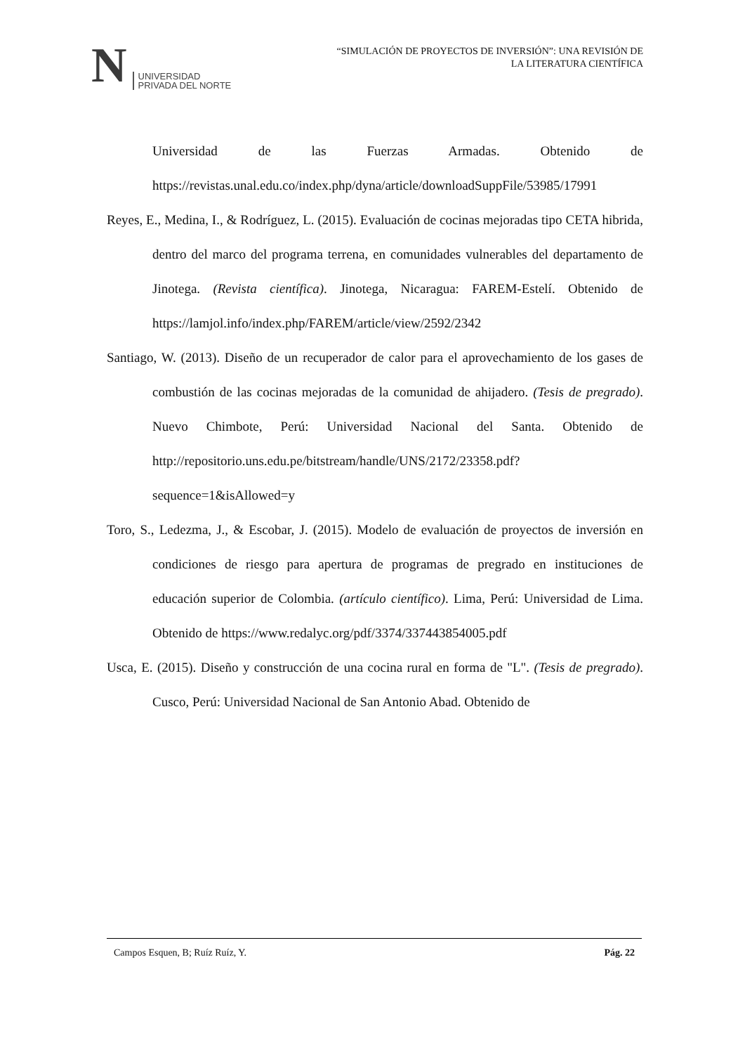N
UNIVERSIDAD
PRIVADA DEL NORTE
“SIMULACIÓN DE PROYECTOS DE INVERSIÓN”: UNA REVISIÓN DE
LA LITERATURA CIENTÍFICA
Universidad de las Fuerzas Armadas. Obtenido de https://revistas.unal.edu.co/index.php/dyna/article/downloadSuppFile/53985/17991
Reyes, E., Medina, I., & Rodríguez, L. (2015). Evaluación de cocinas mejoradas tipo CETA hibrida, dentro del marco del programa terrena, en comunidades vulnerables del departamento de Jinotega. (Revista científica). Jinotega, Nicaragua: FAREM-Estelí. Obtenido de https://lamjol.info/index.php/FAREM/article/view/2592/2342
Santiago, W. (2013). Diseño de un recuperador de calor para el aprovechamiento de los gases de combustión de las cocinas mejoradas de la comunidad de ahijadero. (Tesis de pregrado). Nuevo Chimbote, Perú: Universidad Nacional del Santa. Obtenido de http://repositorio.uns.edu.pe/bitstream/handle/UNS/2172/23358.pdf?sequence=1&isAllowed=y
Toro, S., Ledezma, J., & Escobar, J. (2015). Modelo de evaluación de proyectos de inversión en condiciones de riesgo para apertura de programas de pregrado en instituciones de educación superior de Colombia. (artículo científico). Lima, Perú: Universidad de Lima. Obtenido de https://www.redalyc.org/pdf/3374/337443854005.pdf
Usca, E. (2015). Diseño y construcción de una cocina rural en forma de "L". (Tesis de pregrado). Cusco, Perú: Universidad Nacional de San Antonio Abad. Obtenido de
Campos Esquen, B; Ruíz Ruíz, Y. Pág. 22